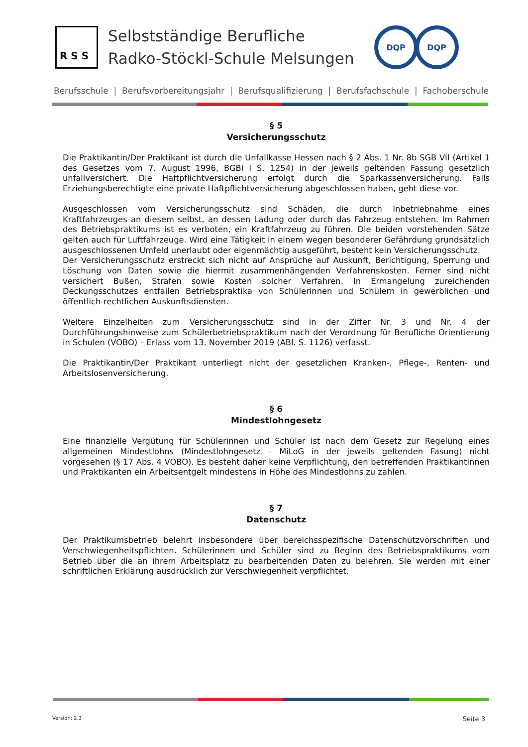R S S
Selbstständige Berufliche
Radko-Stöckl-Schule Melsungen
DQP DQP
Berufsschule | Berufsvorbereitungsjahr | Berufsqualifizierung | Berufsfachschule | Fachoberschule
§ 5
Versicherungsschutz
Die Praktikantin/Der Praktikant ist durch die Unfallkasse Hessen nach § 2 Abs. 1 Nr. 8b SGB VII (Artikel 1 des Gesetzes vom 7. August 1996, BGBl I S. 1254) in der jeweils geltenden Fassung gesetzlich unfallversichert. Die Haftpflichtversicherung erfolgt durch die Sparkassenversicherung. Falls Erziehungsberechtigte eine private Haftpflichtversicherung abgeschlossen haben, geht diese vor.
Ausgeschlossen vom Versicherungsschutz sind Schäden, die durch Inbetriebnahme eines Kraftfahrzeuges an diesem selbst, an dessen Ladung oder durch das Fahrzeug entstehen. Im Rahmen des Betriebspraktikums ist es verboten, ein Kraftfahrzeug zu führen. Die beiden vorstehenden Sätze gelten auch für Luftfahrzeuge. Wird eine Tätigkeit in einem wegen besonderer Gefährdung grundsätzlich ausgeschlossenen Umfeld unerlaubt oder eigenmächtig ausgeführt, besteht kein Versicherungsschutz.
Der Versicherungsschutz erstreckt sich nicht auf Ansprüche auf Auskunft, Berichtigung, Sperrung und Löschung von Daten sowie die hiermit zusammenhängenden Verfahrenskosten. Ferner sind nicht versichert Bußen, Strafen sowie Kosten solcher Verfahren. In Ermangelung zureichenden Deckungsschutzes entfallen Betriebspraktika von Schülerinnen und Schülern in gewerblichen und öffentlich-rechtlichen Auskunftsdiensten.
Weitere Einzelheiten zum Versicherungsschutz sind in der Ziffer Nr. 3 und Nr. 4 der Durchführungshinweise zum Schülerbetriebspraktikum nach der Verordnung für Berufliche Orientierung in Schulen (VOBO) – Erlass vom 13. November 2019 (ABl. S. 1126) verfasst.
Die Praktikantin/Der Praktikant unterliegt nicht der gesetzlichen Kranken-, Pflege-, Renten- und Arbeitslosenversicherung.
§ 6
Mindestlohngesetz
Eine finanzielle Vergütung für Schülerinnen und Schüler ist nach dem Gesetz zur Regelung eines allgemeinen Mindestlohns (Mindestlohngesetz – MiLoG in der jeweils geltenden Fasung) nicht vorgesehen (§ 17 Abs. 4 VOBO). Es besteht daher keine Verpflichtung, den betreffenden Praktikantinnen und Praktikanten ein Arbeitsentgelt mindestens in Höhe des Mindestlohns zu zahlen.
§ 7
Datenschutz
Der Praktikumsbetrieb belehrt insbesondere über bereichsspezifische Datenschutzvorschriften und Verschwiegenheitspflichten. Schülerinnen und Schüler sind zu Beginn des Betriebspraktikums vom Betrieb über die an ihrem Arbeitsplatz zu bearbeitenden Daten zu belehren. Sie werden mit einer schriftlichen Erklärung ausdrücklich zur Verschwiegenheit verpflichtet.
Version: 2.3 Seite 3